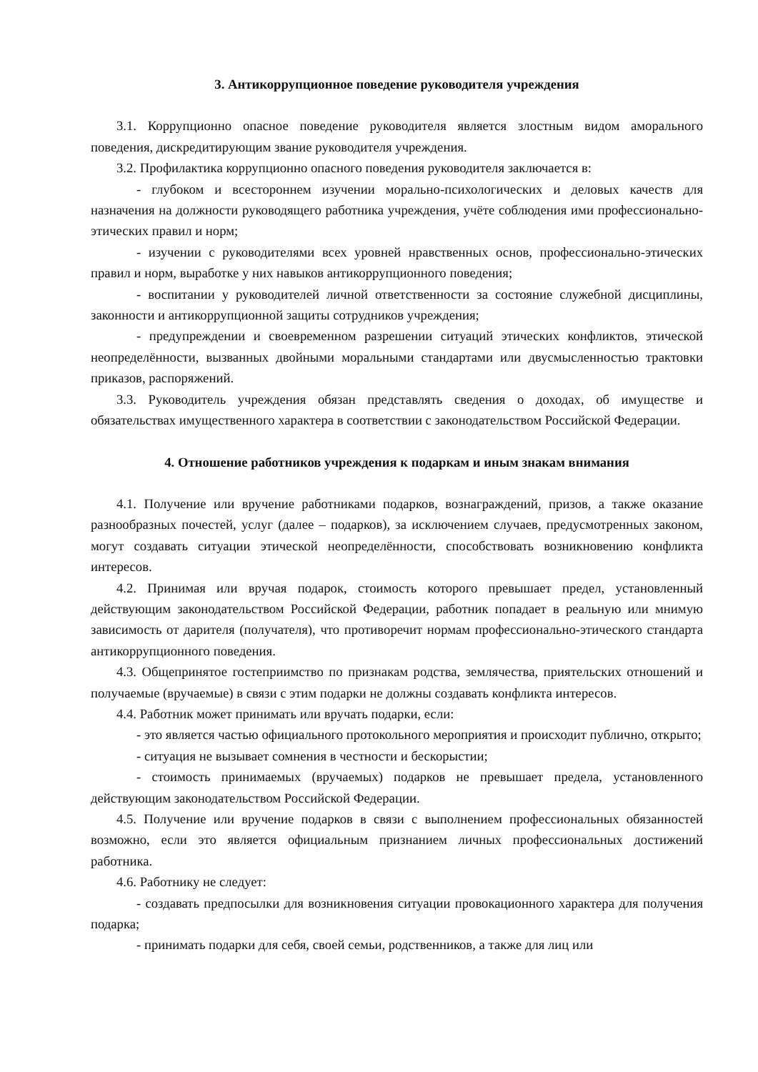3. Антикоррупционное поведение руководителя учреждения
3.1. Коррупционно опасное поведение руководителя является злостным видом аморального поведения, дискредитирующим звание руководителя учреждения.
3.2. Профилактика коррупционно опасного поведения руководителя заключается в:
- глубоком и всестороннем изучении морально-психологических и деловых качеств для назначения на должности руководящего работника учреждения, учёте соблюдения ими профессионально-этических правил и норм;
- изучении с руководителями всех уровней нравственных основ, профессионально-этических правил и норм, выработке у них навыков антикоррупционного поведения;
- воспитании у руководителей личной ответственности за состояние служебной дисциплины, законности и антикоррупционной защиты сотрудников учреждения;
- предупреждении и своевременном разрешении ситуаций этических конфликтов, этической неопределённости, вызванных двойными моральными стандартами или двусмысленностью трактовки приказов, распоряжений.
3.3. Руководитель учреждения обязан представлять сведения о доходах, об имуществе и обязательствах имущественного характера в соответствии с законодательством Российской Федерации.
4. Отношение работников учреждения к подаркам и иным знакам внимания
4.1. Получение или вручение работниками подарков, вознаграждений, призов, а также оказание разнообразных почестей, услуг (далее – подарков), за исключением случаев, предусмотренных законом, могут создавать ситуации этической неопределённости, способствовать возникновению конфликта интересов.
4.2. Принимая или вручая подарок, стоимость которого превышает предел, установленный действующим законодательством Российской Федерации, работник попадает в реальную или мнимую зависимость от дарителя (получателя), что противоречит нормам профессионально-этического стандарта антикоррупционного поведения.
4.3. Общепринятое гостеприимство по признакам родства, землячества, приятельских отношений и получаемые (вручаемые) в связи с этим подарки не должны создавать конфликта интересов.
4.4. Работник может принимать или вручать подарки, если:
- это является частью официального протокольного мероприятия и происходит публично, открыто;
- ситуация не вызывает сомнения в честности и бескорыстии;
- стоимость принимаемых (вручаемых) подарков не превышает предела, установленного действующим законодательством Российской Федерации.
4.5. Получение или вручение подарков в связи с выполнением профессиональных обязанностей возможно, если это является официальным признанием личных профессиональных достижений работника.
4.6. Работнику не следует:
- создавать предпосылки для возникновения ситуации провокационного характера для получения подарка;
- принимать подарки для себя, своей семьи, родственников, а также для лиц или